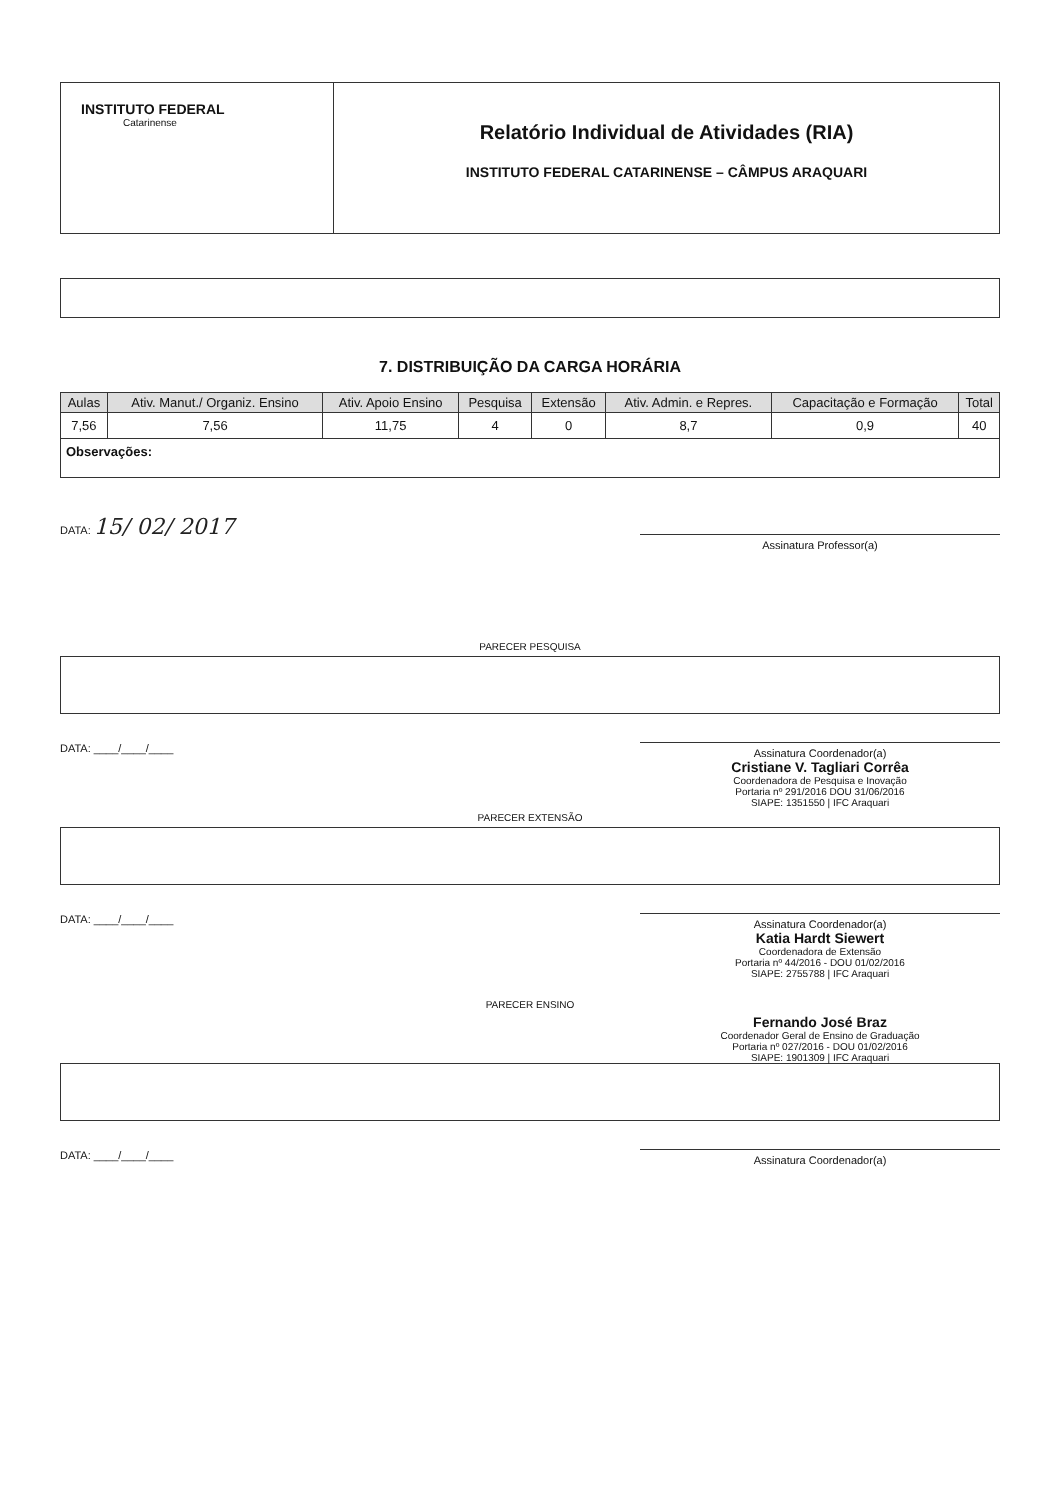INSTITUTO FEDERAL
Catarinense
Relatório Individual de Atividades (RIA)
INSTITUTO FEDERAL CATARINENSE – CÂMPUS ARAQUARI
7. DISTRIBUIÇÃO DA CARGA HORÁRIA
| Aulas | Ativ. Manut./ Organiz. Ensino | Ativ. Apoio Ensino | Pesquisa | Extensão | Ativ. Admin. e Repres. | Capacitação e Formação | Total |
| --- | --- | --- | --- | --- | --- | --- | --- |
| 7,56 | 7,56 | 11,75 | 4 | 0 | 8,7 | 0,9 | 40 |
| Observações: | | | | | | | |
DATA: 15/ 02/ 2017
Assinatura Professor(a)
PARECER PESQUISA
DATA: ____/____/____
Assinatura Coordenador(a)
Cristiane V. Tagliari Corrêa
Coordenadora de Pesquisa e Inovação
Portaria nº 291/2016 DOU 31/06/2016
SIAPE: 1351550 | IFC Araquari
PARECER EXTENSÃO
DATA: ____/____/____
Assinatura Coordenador(a)
Katia Hardt Siewert
Coordenadora de Extensão
Portaria nº 44/2016 - DOU 01/02/2016
SIAPE: 2755788 | IFC Araquari
PARECER ENSINO
Fernando José Braz
Coordenador Geral de Ensino de Graduação
Portaria nº 027/2016 - DOU 01/02/2016
SIAPE: 1901309 | IFC Araquari
DATA: ____/____/____
Assinatura Coordenador(a)